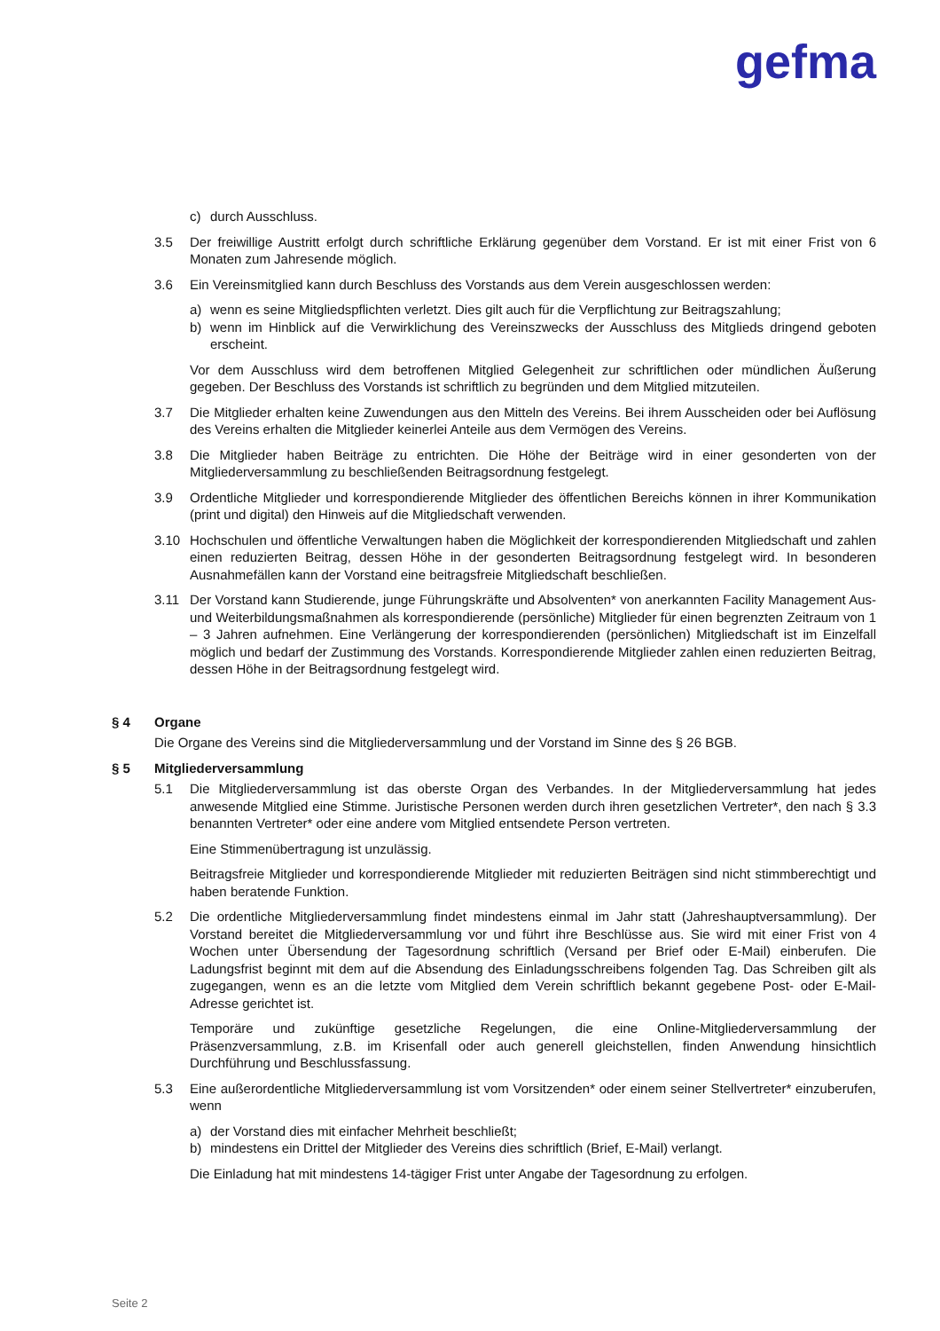gefma
c) durch Ausschluss.
3.5 Der freiwillige Austritt erfolgt durch schriftliche Erklärung gegenüber dem Vorstand. Er ist mit einer Frist von 6 Monaten zum Jahresende möglich.
3.6 Ein Vereinsmitglied kann durch Beschluss des Vorstands aus dem Verein ausgeschlossen werden:
a) wenn es seine Mitgliedspflichten verletzt. Dies gilt auch für die Verpflichtung zur Beitragszahlung;
b) wenn im Hinblick auf die Verwirklichung des Vereinszwecks der Ausschluss des Mitglieds dringend geboten erscheint.
Vor dem Ausschluss wird dem betroffenen Mitglied Gelegenheit zur schriftlichen oder mündlichen Äußerung gegeben. Der Beschluss des Vorstands ist schriftlich zu begründen und dem Mitglied mitzuteilen.
3.7 Die Mitglieder erhalten keine Zuwendungen aus den Mitteln des Vereins. Bei ihrem Ausscheiden oder bei Auflösung des Vereins erhalten die Mitglieder keinerlei Anteile aus dem Vermögen des Vereins.
3.8 Die Mitglieder haben Beiträge zu entrichten. Die Höhe der Beiträge wird in einer gesonderten von der Mitgliederversammlung zu beschließenden Beitragsordnung festgelegt.
3.9 Ordentliche Mitglieder und korrespondierende Mitglieder des öffentlichen Bereichs können in ihrer Kommunikation (print und digital) den Hinweis auf die Mitgliedschaft verwenden.
3.10 Hochschulen und öffentliche Verwaltungen haben die Möglichkeit der korrespondierenden Mitgliedschaft und zahlen einen reduzierten Beitrag, dessen Höhe in der gesonderten Beitragsordnung festgelegt wird. In besonderen Ausnahmefällen kann der Vorstand eine beitragsfreie Mitgliedschaft beschließen.
3.11 Der Vorstand kann Studierende, junge Führungskräfte und Absolventen* von anerkannten Facility Management Aus- und Weiterbildungsmaßnahmen als korrespondierende (persönliche) Mitglieder für einen begrenzten Zeitraum von 1 – 3 Jahren aufnehmen. Eine Verlängerung der korrespondierenden (persönlichen) Mitgliedschaft ist im Einzelfall möglich und bedarf der Zustimmung des Vorstands. Korrespondierende Mitglieder zahlen einen reduzierten Beitrag, dessen Höhe in der Beitragsordnung festgelegt wird.
§ 4 Organe
Die Organe des Vereins sind die Mitgliederversammlung und der Vorstand im Sinne des § 26 BGB.
§ 5 Mitgliederversammlung
5.1 Die Mitgliederversammlung ist das oberste Organ des Verbandes. In der Mitgliederversammlung hat jedes anwesende Mitglied eine Stimme. Juristische Personen werden durch ihren gesetzlichen Vertreter*, den nach § 3.3 benannten Vertreter* oder eine andere vom Mitglied entsendete Person vertreten.
Eine Stimmenübertragung ist unzulässig.
Beitragsfreie Mitglieder und korrespondierende Mitglieder mit reduzierten Beiträgen sind nicht stimmberechtigt und haben beratende Funktion.
5.2 Die ordentliche Mitgliederversammlung findet mindestens einmal im Jahr statt (Jahreshauptversammlung). Der Vorstand bereitet die Mitgliederversammlung vor und führt ihre Beschlüsse aus. Sie wird mit einer Frist von 4 Wochen unter Übersendung der Tagesordnung schriftlich (Versand per Brief oder E-Mail) einberufen. Die Ladungsfrist beginnt mit dem auf die Absendung des Einladungsschreibens folgenden Tag. Das Schreiben gilt als zugegangen, wenn es an die letzte vom Mitglied dem Verein schriftlich bekannt gegebene Post- oder E-Mail-Adresse gerichtet ist.
Temporäre und zukünftige gesetzliche Regelungen, die eine Online-Mitgliederversammlung der Präsenzversammlung, z.B. im Krisenfall oder auch generell gleichstellen, finden Anwendung hinsichtlich Durchführung und Beschlussfassung.
5.3 Eine außerordentliche Mitgliederversammlung ist vom Vorsitzenden* oder einem seiner Stellvertreter* einzuberufen, wenn
a) der Vorstand dies mit einfacher Mehrheit beschließt;
b) mindestens ein Drittel der Mitglieder des Vereins dies schriftlich (Brief, E-Mail) verlangt.
Die Einladung hat mit mindestens 14-tägiger Frist unter Angabe der Tagesordnung zu erfolgen.
Seite 2